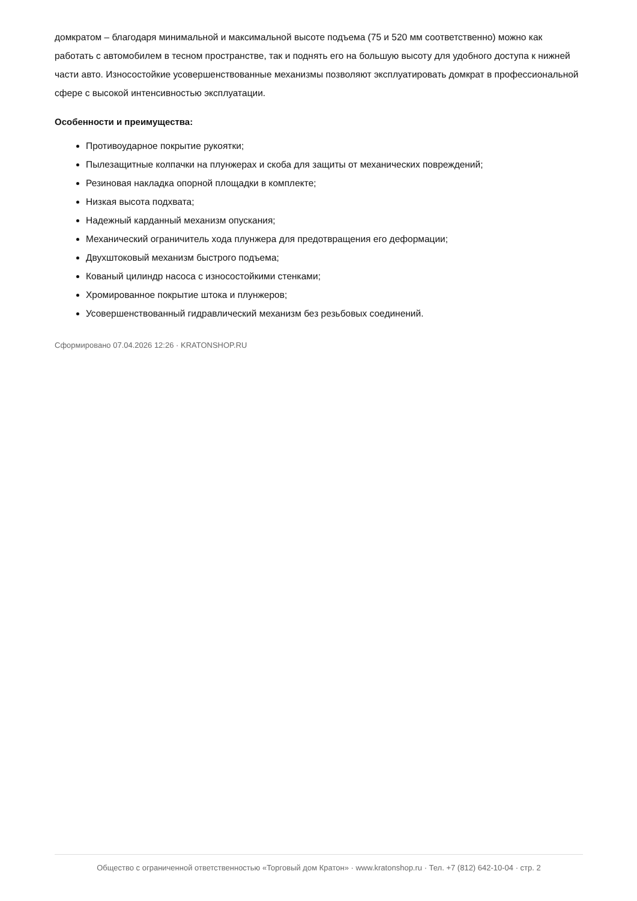домкратом – благодаря минимальной и максимальной высоте подъема (75 и 520 мм соответственно) можно как работать с автомобилем в тесном пространстве, так и поднять его на большую высоту для удобного доступа к нижней части авто. Износостойкие усовершенствованные механизмы позволяют эксплуатировать домкрат в профессиональной сфере с высокой интенсивностью эксплуатации.
Особенности и преимущества:
Противоударное покрытие рукоятки;
Пылезащитные колпачки на плунжерах и скоба для защиты от механических повреждений;
Резиновая накладка опорной площадки в комплекте;
Низкая высота подхвата;
Надежный карданный механизм опускания;
Механический ограничитель хода плунжера для предотвращения его деформации;
Двухштоковый механизм быстрого подъема;
Кованый цилиндр насоса с износостойкими стенками;
Хромированное покрытие штока и плунжеров;
Усовершенствованный гидравлический механизм без резьбовых соединений.
Сформировано 07.04.2026 12:26 · KRATONSHOP.RU
Общество с ограниченной ответственностью «Торговый дом Кратон» · www.kratonshop.ru · Тел. +7 (812) 642-10-04 · стр. 2